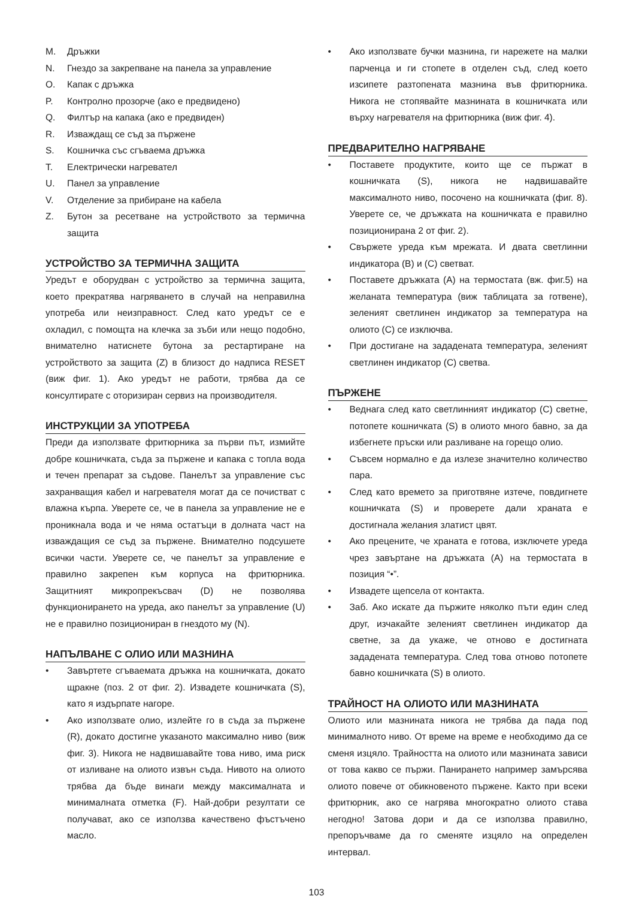M. Дръжки
N. Гнездо за закрепване на панела за управление
O. Капак с дръжка
P. Контролно прозорче (ако е предвидено)
Q. Филтър на капака (ако е предвиден)
R. Изваждащ се съд за пържене
S. Кошничка със сгъваема дръжка
T. Електрически нагревател
U. Панел за управление
V. Отделение за прибиране на кабела
Z. Бутон за ресетване на устройството за термична защита
УСТРОЙСТВО ЗА ТЕРМИЧНА ЗАЩИТА
Уредът е оборудван с устройство за термична защита, което прекратява нагряването в случай на неправилна употреба или неизправност. След като уредът се е охладил, с помощта на клечка за зъби или нещо подобно, внимателно натиснете бутона за рестартиране на устройството за защита (Z) в близост до надписа RESET (виж фиг. 1). Ако уредът не работи, трябва да се консултирате с оторизиран сервиз на производителя.
ИНСТРУКЦИИ ЗА УПОТРЕБА
Преди да използвате фритюрника за първи път, измийте добре кошничката, съда за пържене и капака с топла вода и течен препарат за съдове. Панелът за управление със захранващия кабел и нагревателя могат да се почистват с влажна кърпа. Уверете се, че в панела за управление не е проникнала вода и че няма остатъци в долната част на изваждащия се съд за пържене. Внимателно подсушете всички части. Уверете се, че панелът за управление е правилно закрепен към корпуса на фритюрника. Защитният микропрекъсвач (D) не позволява функционирането на уреда, ако панелът за управление (U) не е правилно позициониран в гнездото му (N).
НАПЪЛВАНЕ С ОЛИО ИЛИ МАЗНИНА
• Завъртете сгъваемата дръжка на кошничката, докато щракне (поз. 2 от фиг. 2). Извадете кошничката (S), като я издърпате нагоре.
• Ако използвате олио, излейте го в съда за пържене (R), докато достигне указаното максимално ниво (виж фиг. 3). Никога не надвишавайте това ниво, има риск от изливане на олиото извън съда. Нивото на олиото трябва да бъде винаги между максималната и минималната отметка (F). Най-добри резултати се получават, ако се използва качествено фъстъчено масло.
• Ако използвате бучки мазнина, ги нарежете на малки парченца и ги стопете в отделен съд, след което изсипете разтопената мазнина във фритюрника. Никога не стопявайте мазнината в кошничката или върху нагревателя на фритюрника (виж фиг. 4).
ПРЕДВАРИТЕЛНО НАГРЯВАНЕ
• Поставете продуктите, които ще се пържат в кошничката (S), никога не надвишавайте максималното ниво, посочено на кошничката (фиг. 8). Уверете се, че дръжката на кошничката е правилно позиционирана 2 от фиг. 2).
• Свържете уреда към мрежата. И двата светлинни индикатора (B) и (C) светват.
• Поставете дръжката (A) на термостата (вж. фиг.5) на желаната температура (виж таблицата за готвене), зеленият светлинен индикатор за температура на олиото (C) се изключва.
• При достигане на зададената температура, зеленият светлинен индикатор (C) светва.
ПЪРЖЕНЕ
• Веднага след като светлинният индикатор (C) светне, потопете кошничката (S) в олиото много бавно, за да избегнете пръски или разливане на горещо олио.
• Съвсем нормално е да излезе значително количество пара.
• След като времето за приготвяне изтече, повдигнете кошничката (S) и проверете дали храната е достигнала желания златист цвят.
• Ако прецените, че храната е готова, изключете уреда чрез завъртане на дръжката (A) на термостата в позиция “•”.
• Извадете щепсела от контакта.
• Заб. Ако искате да пържите няколко пъти един след друг, изчакайте зеленият светлинен индикатор да светне, за да укаже, че отново е достигната зададената температура. След това отново потопете бавно кошничката (S) в олиото.
ТРАЙНОСТ НА ОЛИОТО ИЛИ МАЗНИНАТА
Олиото или мазнината никога не трябва да пада под минималното ниво. От време на време е необходимо да се сменя изцяло. Трайността на олиото или мазнината зависи от това какво се пържи. Панирането например замърсява олиото повече от обикновеното пържене. Както при всеки фритюрник, ако се нагрява многократно олиото става негодно! Затова дори и да се използва правилно, препоръчваме да го сменяте изцяло на определен интервал.
103